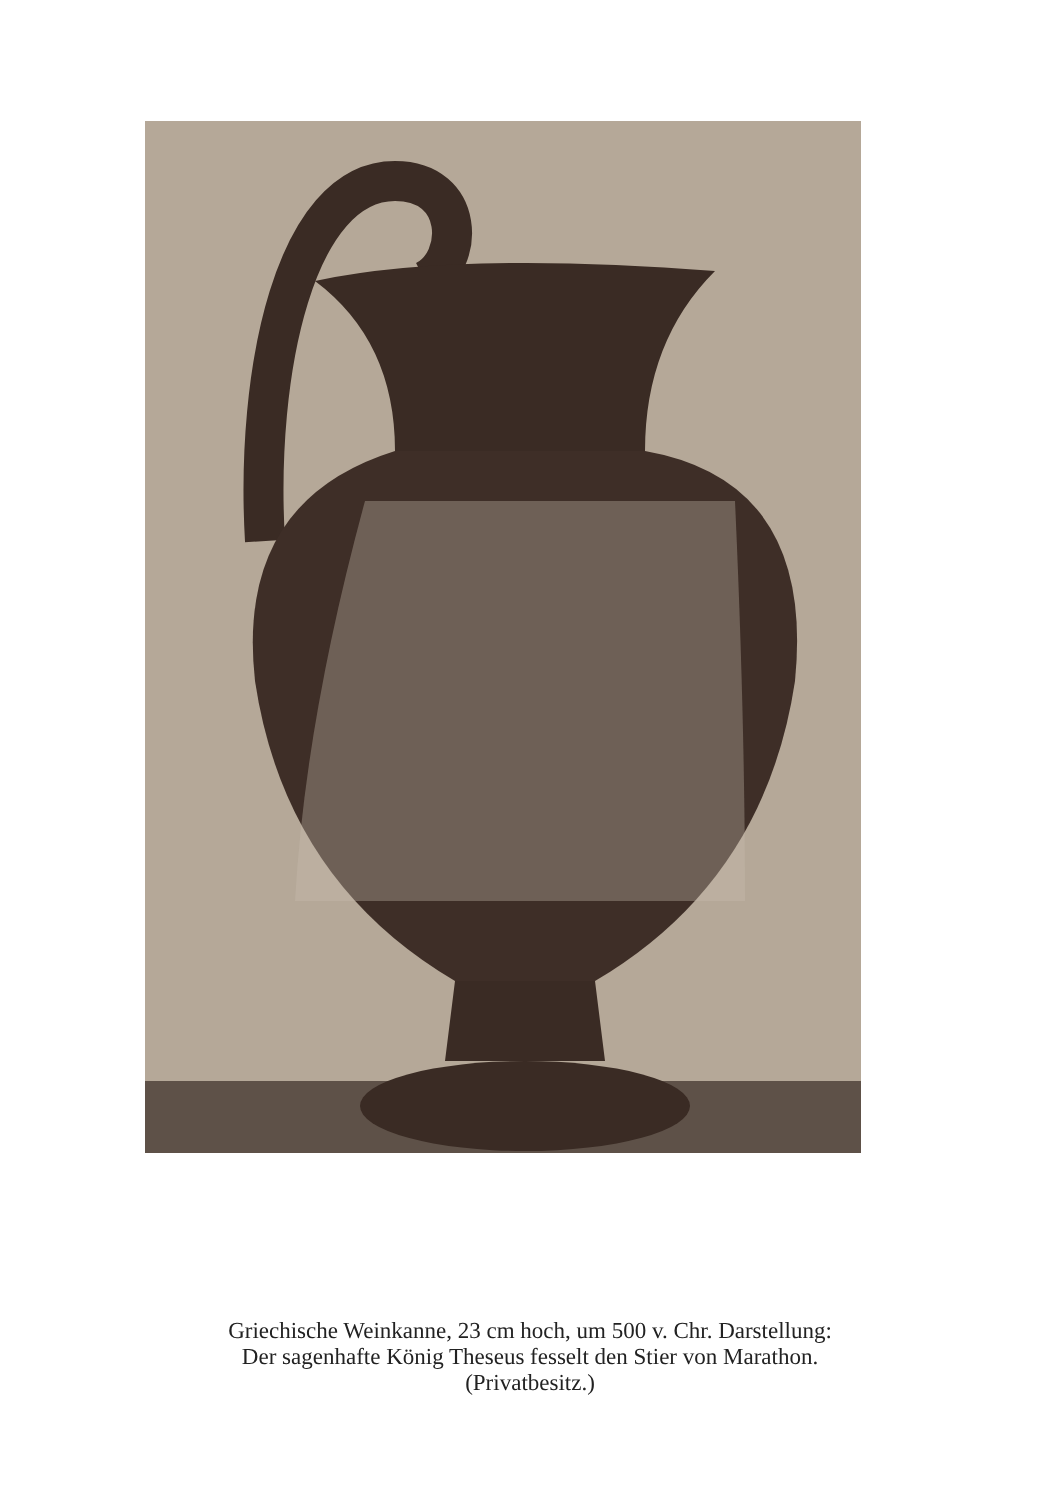Griechische Weinkanne, 23 cm hoch, um 500 v. Chr. Darstellung:
Der sagenhafte König Theseus fesselt den Stier von Marathon.
(Privatbesitz.)